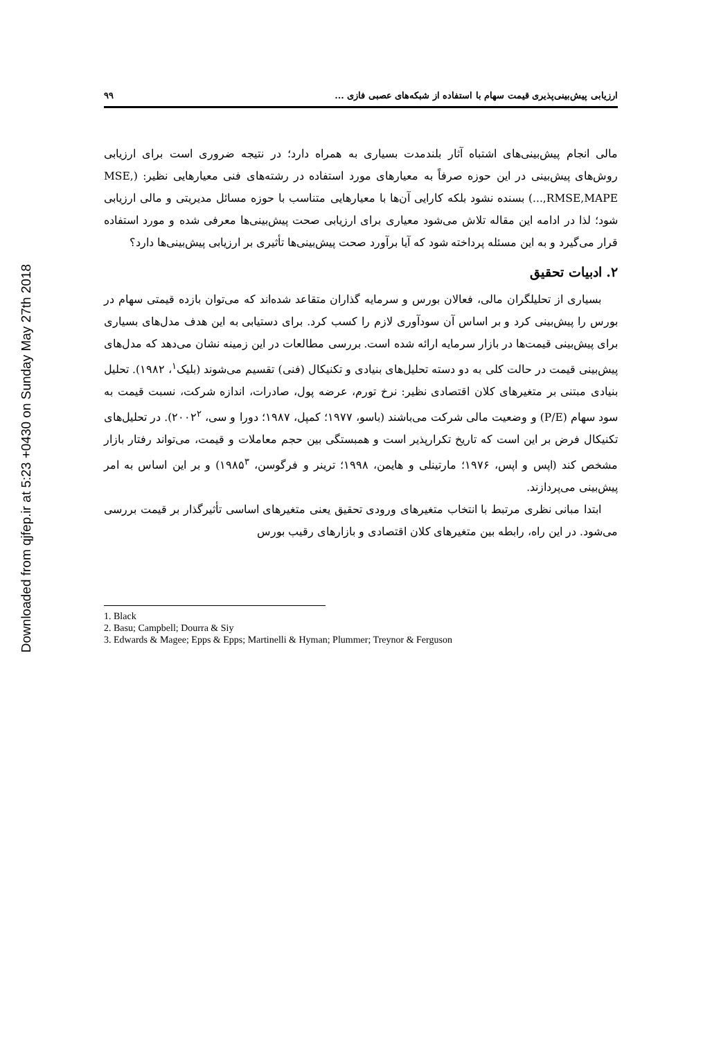Downloaded from qjfep.ir at 5:23 +0430 on Sunday May 27th 2018
ارزیابی پیش‌بینی‌پذیری قیمت سهام با استفاده از شبکه‌های عصبی فازی ... ۹۹
مالی انجام پیش‌بینی‌های اشتباه آثار بلندمدت بسیاری به همراه دارد؛ در نتیجه ضروری است برای ارزیابی روش‌های پیش‌بینی در این حوزه صرفاً به معیارهای مورد استفاده در رشته‌های فنی معیارهایی نظیر: (MSE, RMSE,MAPE,...) بسنده نشود بلکه کارایی آن‌ها با معیارهایی متناسب با حوزه مسائل مدیریتی و مالی ارزیابی شود؛ لذا در ادامه این مقاله تلاش می‌شود معیاری برای ارزیابی صحت پیش‌بینی‌ها معرفی شده و مورد استفاده قرار می‌گیرد و به این مسئله پرداخته شود که آیا برآورد صحت پیش‌بینی‌ها تأثیری بر ارزیابی پیش‌بینی‌ها دارد؟
۲. ادبیات تحقیق
بسیاری از تحلیلگران مالی، فعالان بورس و سرمایه گذاران متقاعد شده‌اند که می‌توان بازده قیمتی سهام در بورس را پیش‌بینی کرد و بر اساس آن سودآوری لازم را کسب کرد. برای دستیابی به این هدف مدل‌های بسیاری برای پیش‌بینی قیمت‌ها در بازار سرمایه ارائه شده است. بررسی مطالعات در این زمینه نشان می‌دهد که مدل‌های پیش‌بینی قیمت در حالت کلی به دو دسته تحلیل‌های بنیادی و تکنیکال (فنی) تقسیم می‌شوند (بلیک<sup>۱</sup>، ۱۹۸۲). تحلیل بنیادی مبتنی بر متغیرهای کلان اقتصادی نظیر: نرخ تورم، عرضه پول، صادرات، اندازه شرکت، نسبت قیمت به سود سهام (P/E) و وضعیت مالی شرکت می‌باشند (باسو، ۱۹۷۷؛ کمپل، ۱۹۸۷؛ دورا و سی، ۲۰۰۲<sup>۲</sup>). در تحلیل‌های تکنیکال فرض بر این است که تاریخ تکرارپذیر است و همبستگی بین حجم معاملات و قیمت، می‌تواند رفتار بازار مشخص کند (اپس و اپس، ۱۹۷۶؛ مارتینلی و هایمن، ۱۹۹۸؛ ترینر و فرگوسن، ۱۹۸۵<sup>۳</sup>) و بر این اساس به امر پیش‌بینی می‌پردازند.
ابتدا مبانی نظری مرتبط با انتخاب متغیرهای ورودی تحقیق یعنی متغیرهای اساسی تأثیرگذار بر قیمت بررسی می‌شود. در این راه، رابطه بین متغیرهای کلان اقتصادی و بازارهای رقیب بورس
1. Black
2. Basu; Campbell; Dourra & Siy
3. Edwards & Magee; Epps & Epps; Martinelli & Hyman; Plummer; Treynor & Ferguson